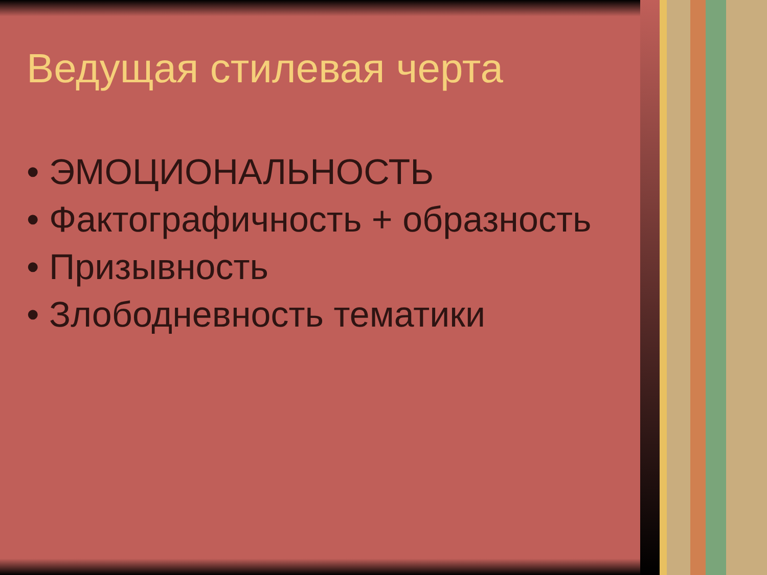Ведущая стилевая черта
• ЭМОЦИОНАЛЬНОСТЬ
• Фактографичность + образность
• Призывность
• Злободневность тематики